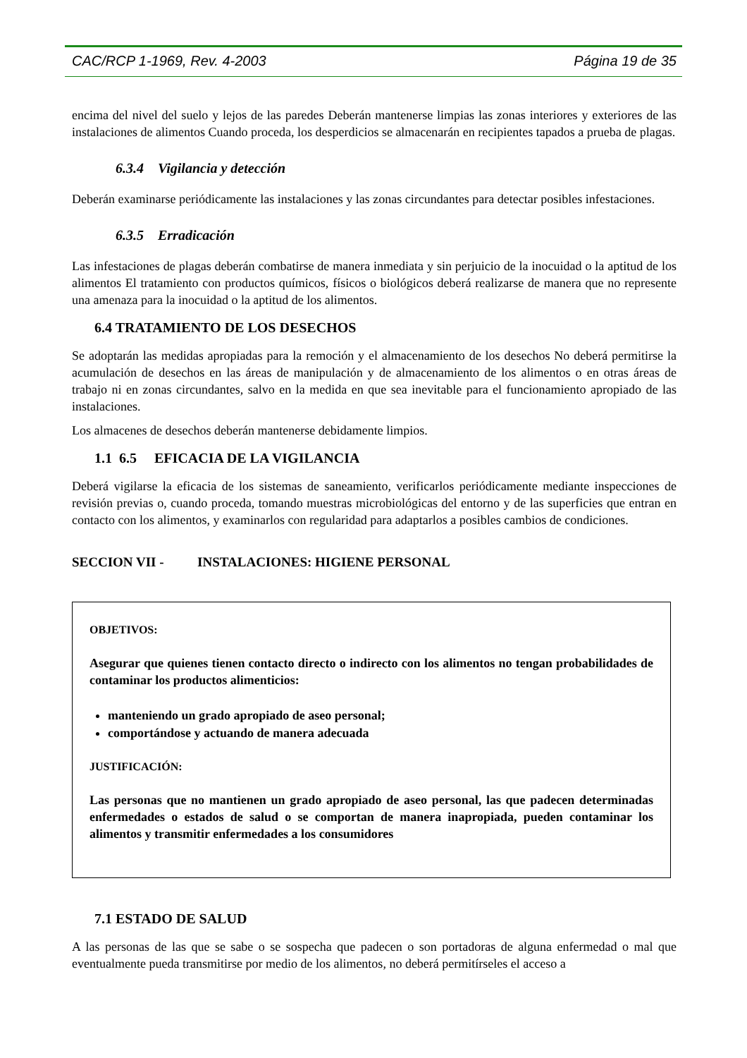CAC/RCP 1-1969, Rev. 4-2003 Página 19 de 35
encima del nivel del suelo y lejos de las paredes Deberán mantenerse limpias las zonas interiores y exteriores de las instalaciones de alimentos Cuando proceda, los desperdicios se almacenarán en recipientes tapados a prueba de plagas.
6.3.4 Vigilancia y detección
Deberán examinarse periódicamente las instalaciones y las zonas circundantes para detectar posibles infestaciones.
6.3.5 Erradicación
Las infestaciones de plagas deberán combatirse de manera inmediata y sin perjuicio de la inocuidad o la aptitud de los alimentos El tratamiento con productos químicos, físicos o biológicos deberá realizarse de manera que no represente una amenaza para la inocuidad o la aptitud de los alimentos.
6.4 TRATAMIENTO DE LOS DESECHOS
Se adoptarán las medidas apropiadas para la remoción y el almacenamiento de los desechos No deberá permitirse la acumulación de desechos en las áreas de manipulación y de almacenamiento de los alimentos o en otras áreas de trabajo ni en zonas circundantes, salvo en la medida en que sea inevitable para el funcionamiento apropiado de las instalaciones.
Los almacenes de desechos deberán mantenerse debidamente limpios.
1.1 6.5 EFICACIA DE LA VIGILANCIA
Deberá vigilarse la eficacia de los sistemas de saneamiento, verificarlos periódicamente mediante inspecciones de revisión previas o, cuando proceda, tomando muestras microbiológicas del entorno y de las superficies que entran en contacto con los alimentos, y examinarlos con regularidad para adaptarlos a posibles cambios de condiciones.
SECCION VII - INSTALACIONES: HIGIENE PERSONAL
OBJETIVOS:
Asegurar que quienes tienen contacto directo o indirecto con los alimentos no tengan probabilidades de contaminar los productos alimenticios:
manteniendo un grado apropiado de aseo personal;
comportándose y actuando de manera adecuada
JUSTIFICACIÓN:
Las personas que no mantienen un grado apropiado de aseo personal, las que padecen determinadas enfermedades o estados de salud o se comportan de manera inapropiada, pueden contaminar los alimentos y transmitir enfermedades a los consumidores
7.1 ESTADO DE SALUD
A las personas de las que se sabe o se sospecha que padecen o son portadoras de alguna enfermedad o mal que eventualmente pueda transmitirse por medio de los alimentos, no deberá permitírseles el acceso a